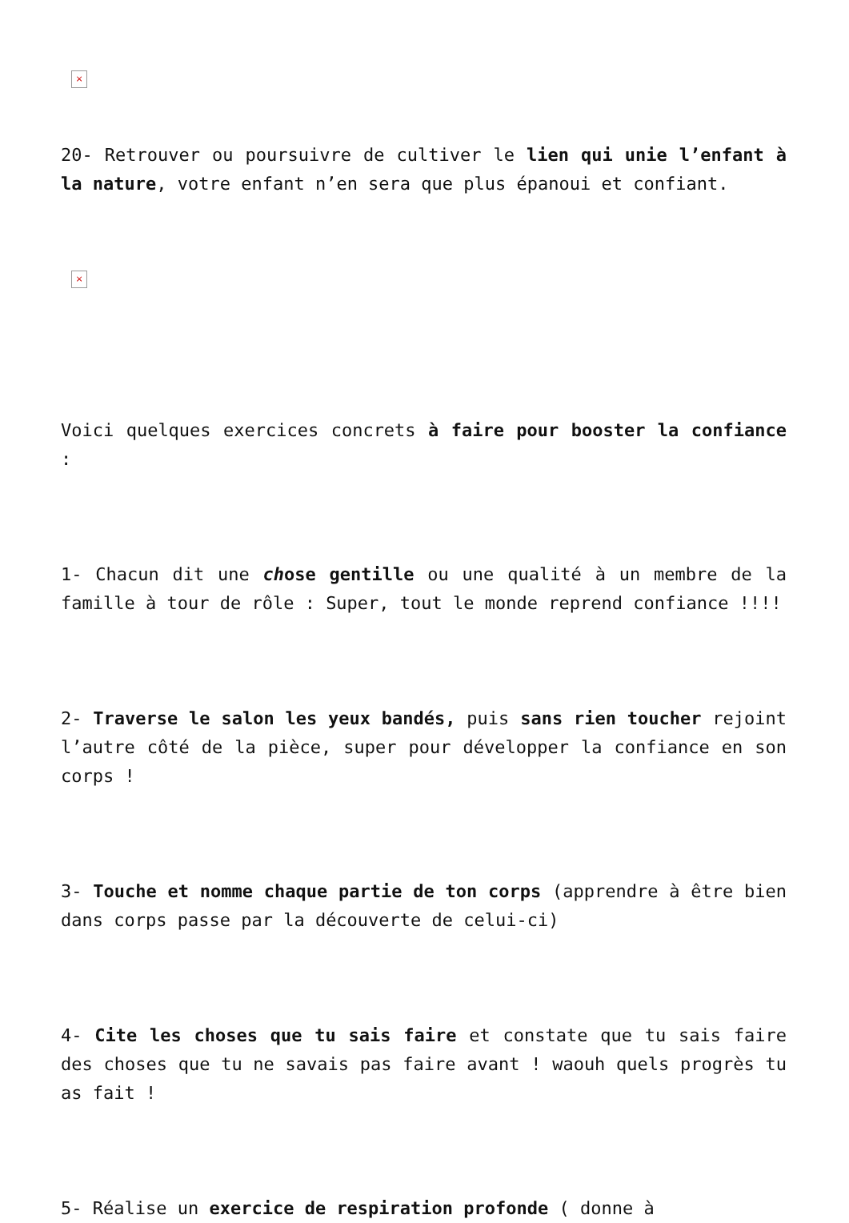×
20- Retrouver ou poursuivre de cultiver le lien qui unie l’enfant à la nature, votre enfant n’en sera que plus épanoui et confiant.
×
Voici quelques exercices concrets à faire pour booster la confiance :
1- Chacun dit une chose gentille ou une qualité à un membre de la famille à tour de rôle : Super, tout le monde reprend confiance !!!!
2- Traverse le salon les yeux bandés, puis sans rien toucher rejoint l’autre côté de la pièce, super pour développer la confiance en son corps !
3- Touche et nomme chaque partie de ton corps (apprendre à être bien dans corps passe par la découverte de celui-ci)
4- Cite les choses que tu sais faire et constate que tu sais faire des choses que tu ne savais pas faire avant ! waouh quels progrès tu as fait !
5- Réalise un exercice de respiration profonde ( donne à